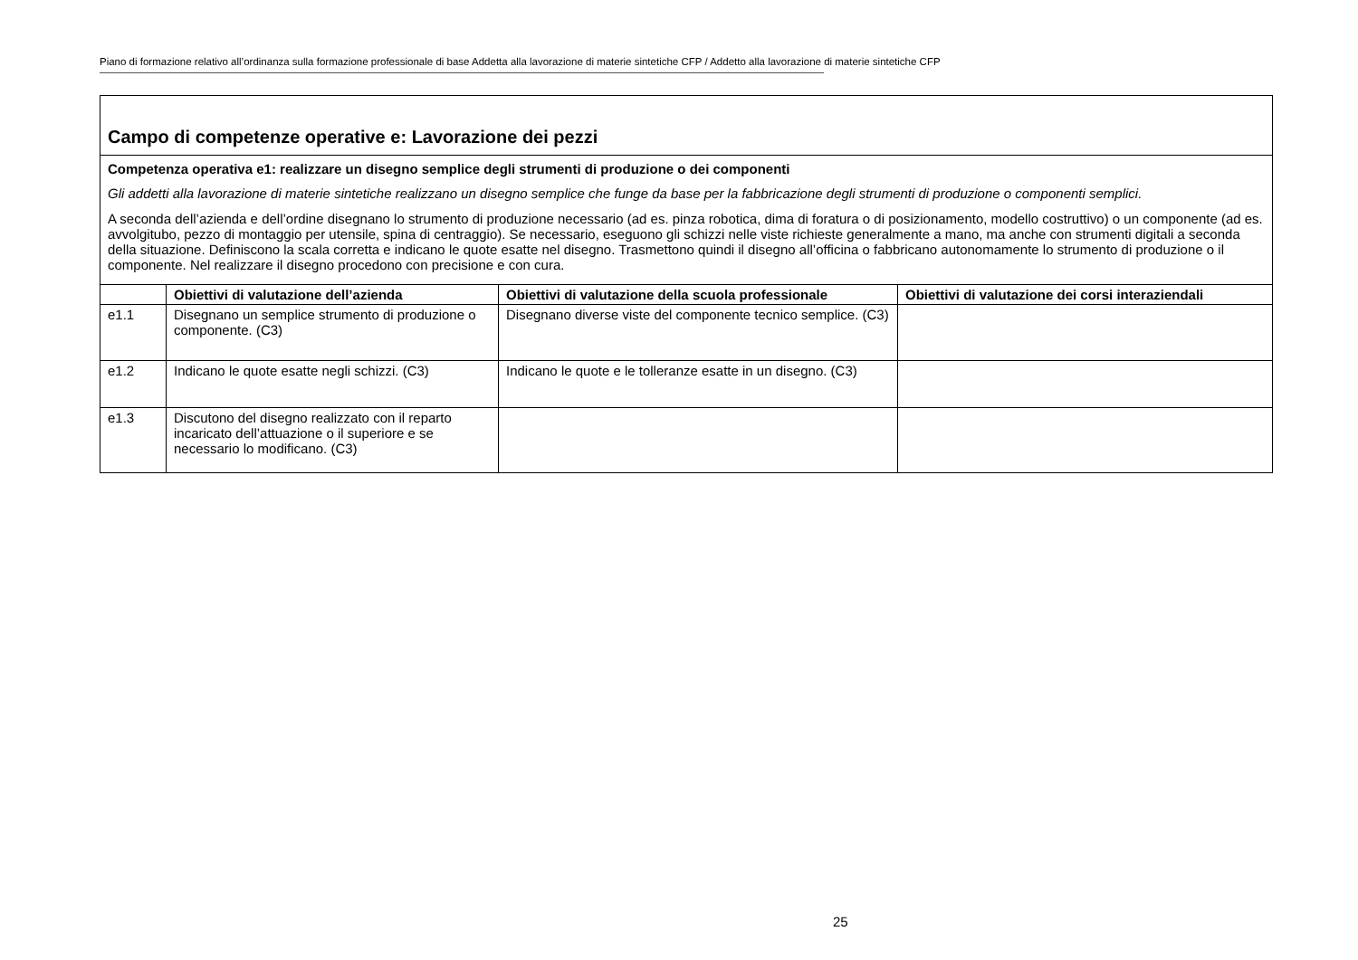Piano di formazione relativo all’ordinanza sulla formazione professionale di base Addetta alla lavorazione di materie sintetiche CFP / Addetto alla lavorazione di materie sintetiche CFP
| Campo di competenze operative e: Lavorazione dei pezzi | | | |
| Competenza operativa e1: realizzare un disegno semplice degli strumenti di produzione o dei componenti Gli addetti alla lavorazione di materie sintetiche realizzano un disegno semplice che funge da base per la fabbricazione degli strumenti di produzione o componenti semplici. A seconda dell’azienda e dell’ordine disegnano lo strumento di produzione necessario (ad es. pinza robotica, dima di foratura o di posizionamento, modello costruttivo) o un componente (ad es. avvolgitubo, pezzo di montaggio per utensile, spina di centraggio). Se necessario, eseguono gli schizzi nelle viste richieste generalmente a mano, ma anche con strumenti digitali a seconda della situazione. Definiscono la scala corretta e indicano le quote esatte nel disegno. Trasmettono quindi il disegno all’officina o fabbricano autonomamente lo strumento di produzione o il componente. Nel realizzare il disegno procedono con precisione e con cura. | | | |
| | Obiettivi di valutazione dell’azienda | Obiettivi di valutazione della scuola professionale | Obiettivi di valutazione dei corsi interaziendali |
| e1.1 | Disegnano un semplice strumento di produzione o componente. (C3) | Disegnano diverse viste del componente tecnico semplice. (C3) | |
| e1.2 | Indicano le quote esatte negli schizzi. (C3) | Indicano le quote e le tolleranze esatte in un disegno. (C3) | |
| e1.3 | Discutono del disegno realizzato con il reparto incaricato dell’attuazione o il superiore e se necessario lo modificano. (C3) | | |
25